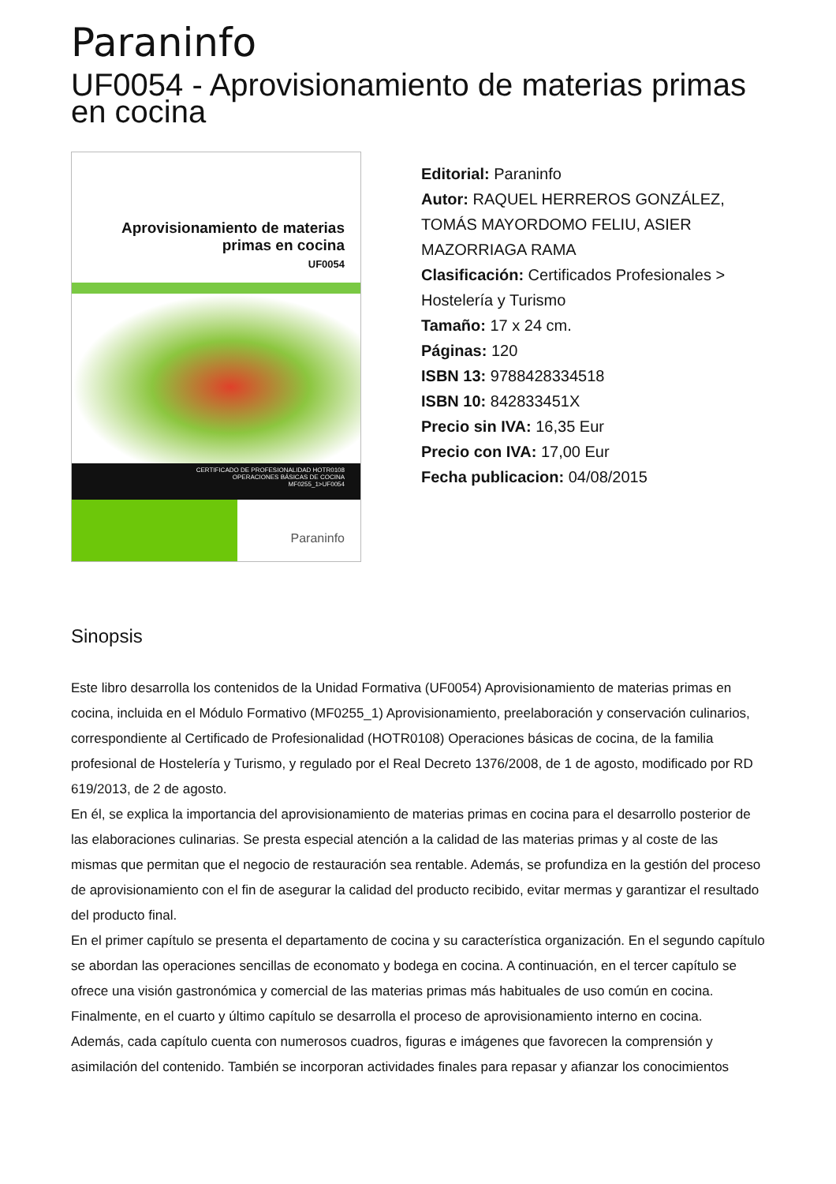Paraninfo
UF0054 - Aprovisionamiento de materias primas en cocina
Aprovisionamiento de materias
primas en cocina
UF0054
CERTIFICADO DE PROFESIONALIDAD HOTR0108
OPERACIONES BÁSICAS DE COCINA
MF0255_1>UF0054
Paraninfo
Editorial: Paraninfo
Autor: RAQUEL HERREROS GONZÁLEZ, TOMÁS MAYORDOMO FELIU, ASIER MAZORRIAGA RAMA
Clasificación: Certificados Profesionales > Hostelería y Turismo
Tamaño: 17 x 24 cm.
Páginas: 120
ISBN 13: 9788428334518
ISBN 10: 842833451X
Precio sin IVA: 16,35 Eur
Precio con IVA: 17,00 Eur
Fecha publicacion: 04/08/2015
Sinopsis
Este libro desarrolla los contenidos de la Unidad Formativa (UF0054) Aprovisionamiento de materias primas en cocina, incluida en el Módulo Formativo (MF0255_1) Aprovisionamiento, preelaboración y conservación culinarios, correspondiente al Certificado de Profesionalidad (HOTR0108) Operaciones básicas de cocina, de la familia profesional de Hostelería y Turismo, y regulado por el Real Decreto 1376/2008, de 1 de agosto, modificado por RD 619/2013, de 2 de agosto.
En él, se explica la importancia del aprovisionamiento de materias primas en cocina para el desarrollo posterior de las elaboraciones culinarias. Se presta especial atención a la calidad de las materias primas y al coste de las mismas que permitan que el negocio de restauración sea rentable. Además, se profundiza en la gestión del proceso de aprovisionamiento con el fin de asegurar la calidad del producto recibido, evitar mermas y garantizar el resultado del producto final.
En el primer capítulo se presenta el departamento de cocina y su característica organización. En el segundo capítulo se abordan las operaciones sencillas de economato y bodega en cocina. A continuación, en el tercer capítulo se ofrece una visión gastronómica y comercial de las materias primas más habituales de uso común en cocina. Finalmente, en el cuarto y último capítulo se desarrolla el proceso de aprovisionamiento interno en cocina.
Además, cada capítulo cuenta con numerosos cuadros, figuras e imágenes que favorecen la comprensión y asimilación del contenido. También se incorporan actividades finales para repasar y afianzar los conocimientos